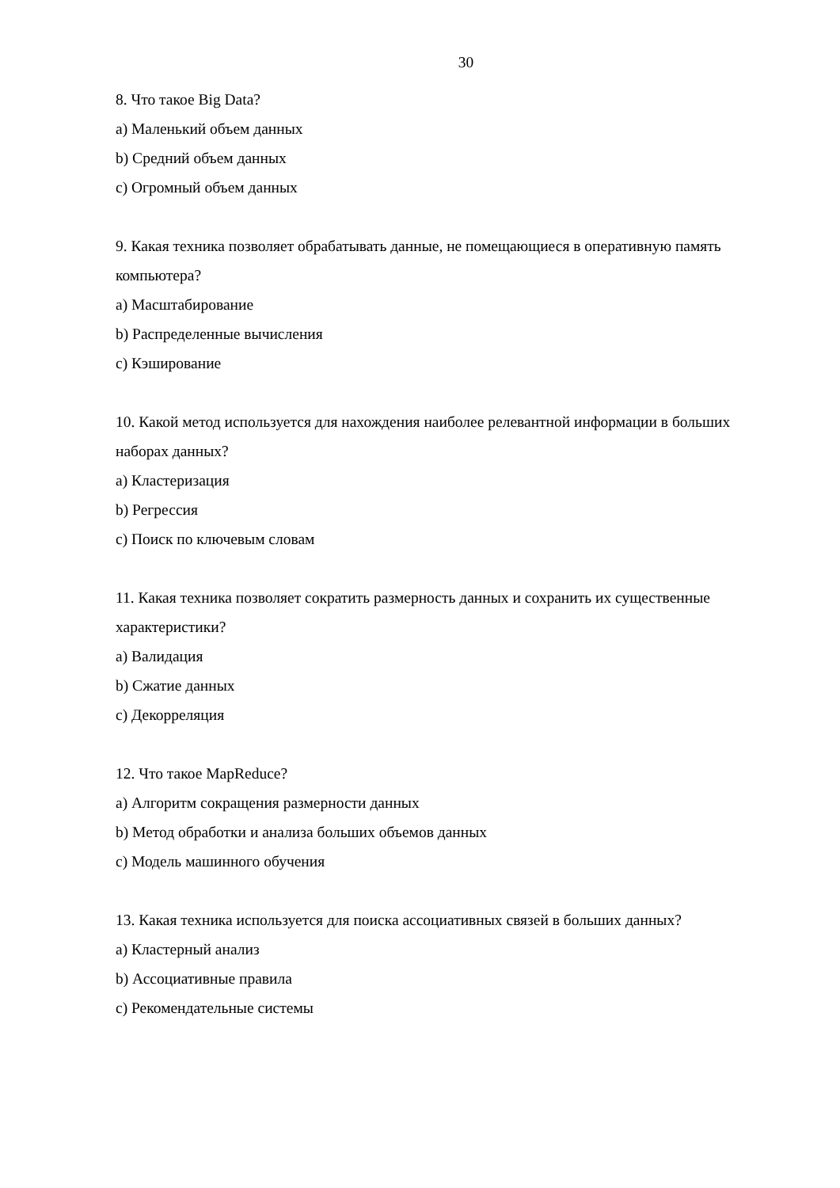30
8. Что такое Big Data?
a) Маленький объем данных
b) Средний объем данных
c) Огромный объем данных
9. Какая техника позволяет обрабатывать данные, не помещающиеся в оперативную память компьютера?
a) Масштабирование
b) Распределенные вычисления
c) Кэширование
10. Какой метод используется для нахождения наиболее релевантной информации в больших наборах данных?
a) Кластеризация
b) Регрессия
c) Поиск по ключевым словам
11. Какая техника позволяет сократить размерность данных и сохранить их существенные характеристики?
a) Валидация
b) Сжатие данных
c) Декорреляция
12. Что такое MapReduce?
a) Алгоритм сокращения размерности данных
b) Метод обработки и анализа больших объемов данных
c) Модель машинного обучения
13. Какая техника используется для поиска ассоциативных связей в больших данных?
a) Кластерный анализ
b) Ассоциативные правила
c) Рекомендательные системы